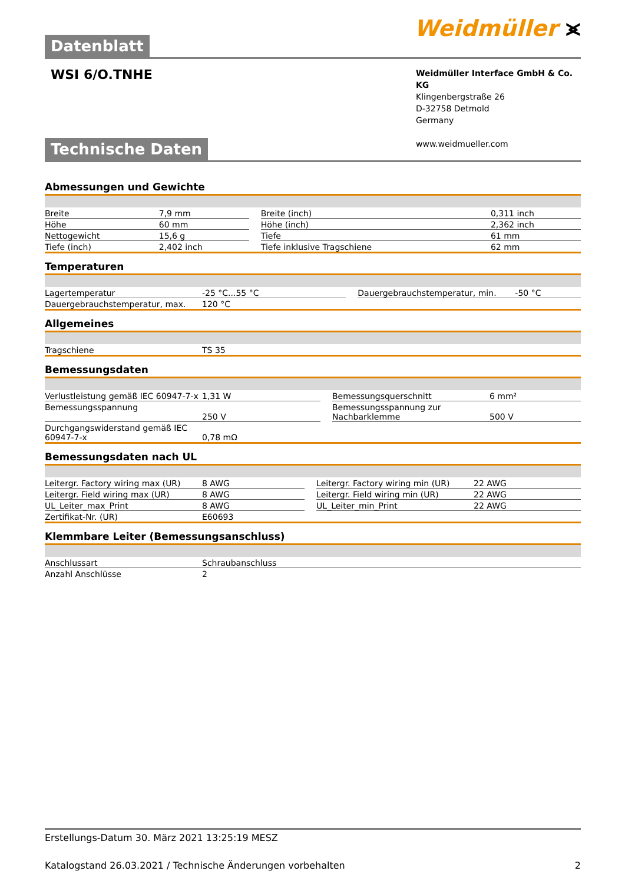Datenblatt
Weidmüller ⪤
WSI 6/O.TNHE
Weidmüller Interface GmbH & Co. KG
Klingenbergstraße 26
D-32758 Detmold
Germany
www.weidmueller.com
Technische Daten
Abmessungen und Gewichte
| Breite | 7,9 mm | | Breite (inch) | 0,311 inch |
| Höhe | 60 mm | | Höhe (inch) | 2,362 inch |
| Nettogewicht | 15,6 g | | Tiefe | 61 mm |
| Tiefe (inch) | 2,402 inch | | Tiefe inklusive Tragschiene | 62 mm |
Temperaturen
| Lagertemperatur | -25 °C...55 °C | | Dauergebrauchstemperatur, min. | -50 °C |
| Dauergebrauchstemperatur, max. | 120 °C | | | |
Allgemeines
| Tragschiene | TS 35 |
Bemessungsdaten
| Verlustleistung gemäß IEC 60947-7-x | 1,31 W | | Bemessungsquerschnitt | 6 mm² |
| Bemessungsspannung | 250 V | | Bemessungsspannung zur Nachbarklemme | 500 V |
| Durchgangswiderstand gemäß IEC 60947-7-x | 0,78 mΩ | | | |
Bemessungsdaten nach UL
| Leitergr. Factory wiring max (UR) | 8 AWG | | Leitergr. Factory wiring min (UR) | 22 AWG |
| Leitergr. Field wiring max (UR) | 8 AWG | | Leitergr. Field wiring min (UR) | 22 AWG |
| UL_Leiter_max_Print | 8 AWG | | UL_Leiter_min_Print | 22 AWG |
| Zertifikat-Nr. (UR) | E60693 | | | |
Klemmbare Leiter (Bemessungsanschluss)
| Anschlussart | Schraubanschluss |
| Anzahl Anschlüsse | 2 |
Erstellungs-Datum 30. März 2021 13:25:19 MESZ
Katalogstand 26.03.2021 / Technische Änderungen vorbehalten 2